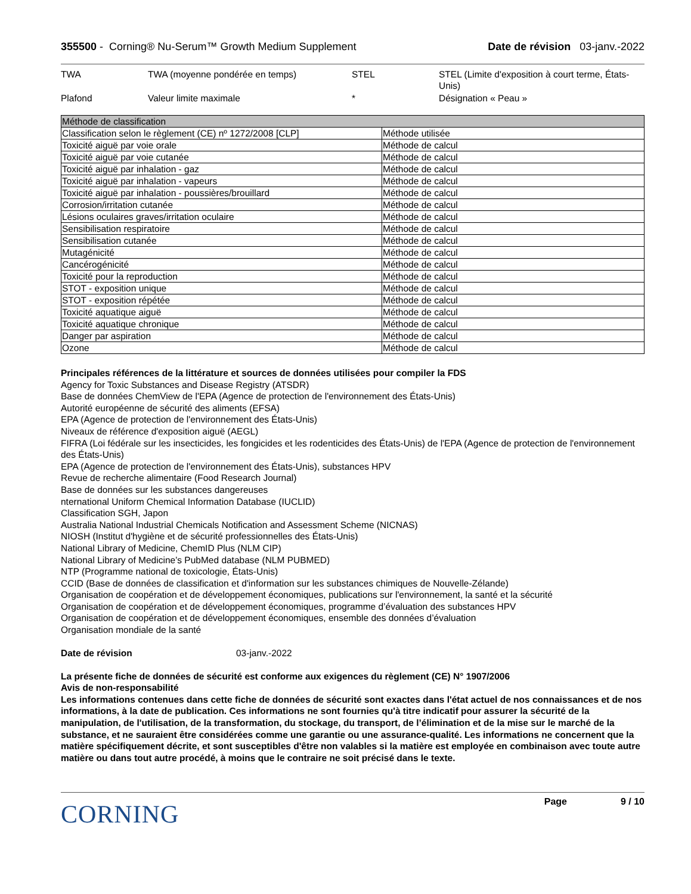355500 - Corning® Nu-Serum™ Growth Medium Supplement
Date de révision 03-janv.-2022
| TWA | TWA (moyenne pondérée en temps) | STEL | STEL (Limite d'exposition à court terme, États-Unis) |
| Plafond | Valeur limite maximale | * | Désignation « Peau » |
| Méthode de classification | |
| --- | --- |
| Classification selon le règlement (CE) nº 1272/2008 [CLP] | Méthode utilisée |
| Toxicité aiguë par voie orale | Méthode de calcul |
| Toxicité aiguë par voie cutanée | Méthode de calcul |
| Toxicité aiguë par inhalation - gaz | Méthode de calcul |
| Toxicité aiguë par inhalation - vapeurs | Méthode de calcul |
| Toxicité aiguë par inhalation - poussières/brouillard | Méthode de calcul |
| Corrosion/irritation cutanée | Méthode de calcul |
| Lésions oculaires graves/irritation oculaire | Méthode de calcul |
| Sensibilisation respiratoire | Méthode de calcul |
| Sensibilisation cutanée | Méthode de calcul |
| Mutagénicité | Méthode de calcul |
| Cancérogénicité | Méthode de calcul |
| Toxicité pour la reproduction | Méthode de calcul |
| STOT - exposition unique | Méthode de calcul |
| STOT - exposition répétée | Méthode de calcul |
| Toxicité aquatique aiguë | Méthode de calcul |
| Toxicité aquatique chronique | Méthode de calcul |
| Danger par aspiration | Méthode de calcul |
| Ozone | Méthode de calcul |
Principales références de la littérature et sources de données utilisées pour compiler la FDS
Agency for Toxic Substances and Disease Registry (ATSDR)
Base de données ChemView de l'EPA (Agence de protection de l'environnement des États-Unis)
Autorité européenne de sécurité des aliments (EFSA)
EPA (Agence de protection de l'environnement des États-Unis)
Niveaux de référence d'exposition aiguë (AEGL)
FIFRA (Loi fédérale sur les insecticides, les fongicides et les rodenticides des États-Unis) de l'EPA (Agence de protection de l'environnement des États-Unis)
EPA (Agence de protection de l'environnement des États-Unis), substances HPV
Revue de recherche alimentaire (Food Research Journal)
Base de données sur les substances dangereuses
nternational Uniform Chemical Information Database (IUCLID)
Classification SGH, Japon
Australia National Industrial Chemicals Notification and Assessment Scheme (NICNAS)
NIOSH (Institut d'hygiène et de sécurité professionnelles des États-Unis)
National Library of Medicine, ChemID Plus (NLM CIP)
National Library of Medicine’s PubMed database (NLM PUBMED)
NTP (Programme national de toxicologie, États-Unis)
CCID (Base de données de classification et d'information sur les substances chimiques de Nouvelle-Zélande)
Organisation de coopération et de développement économiques, publications sur l'environnement, la santé et la sécurité
Organisation de coopération et de développement économiques, programme d’évaluation des substances HPV
Organisation de coopération et de développement économiques, ensemble des données d’évaluation
Organisation mondiale de la santé
Date de révision 03-janv.-2022
La présente fiche de données de sécurité est conforme aux exigences du règlement (CE) N° 1907/2006
Avis de non-responsabilité
Les informations contenues dans cette fiche de données de sécurité sont exactes dans l'état actuel de nos connaissances et de nos informations, à la date de publication. Ces informations ne sont fournies qu'à titre indicatif pour assurer la sécurité de la manipulation, de l'utilisation, de la transformation, du stockage, du transport, de l’élimination et de la mise sur le marché de la substance, et ne sauraient être considérées comme une garantie ou une assurance-qualité. Les informations ne concernent que la matière spécifiquement décrite, et sont susceptibles d'être non valables si la matière est employée en combinaison avec toute autre matière ou dans tout autre procédé, à moins que le contraire ne soit précisé dans le texte.
CORNING
Page 9 / 10